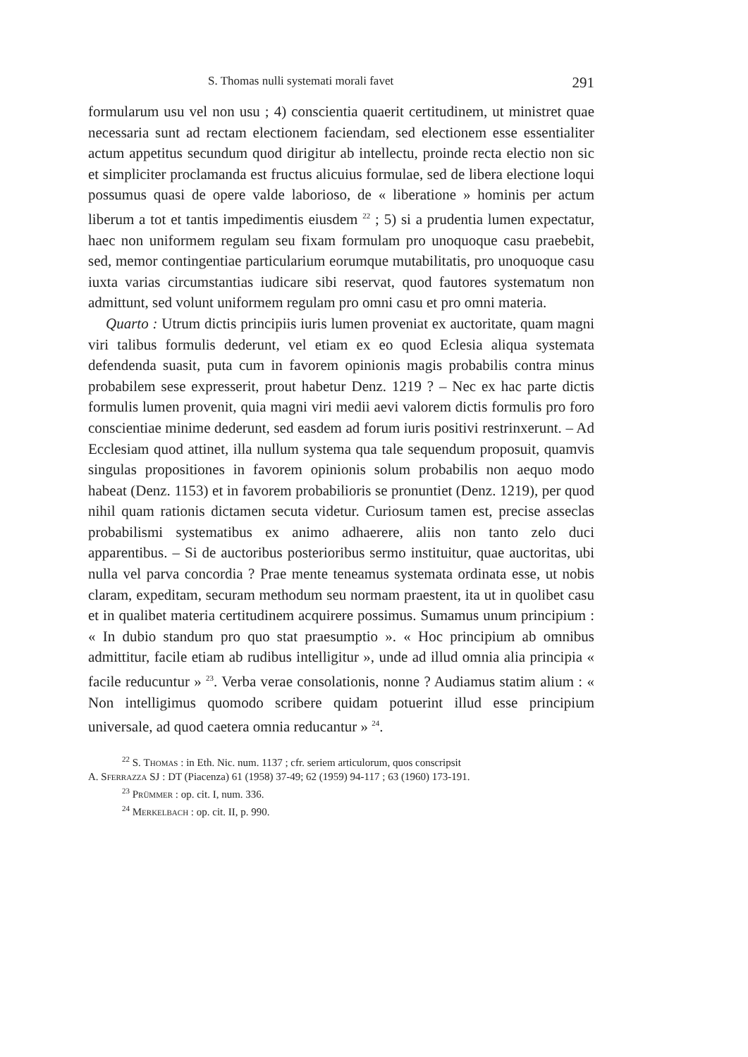S. Thomas nulli systemati morali favet 291
formularum usu vel non usu ; 4) conscientia quaerit certitudinem, ut ministret quae necessaria sunt ad rectam electionem faciendam, sed electionem esse essentialiter actum appetitus secundum quod dirigitur ab intellectu, proinde recta electio non sic et simpliciter proclamanda est fructus alicuius formulae, sed de libera electione loqui possumus quasi de opere valde laborioso, de « liberatione » hominis per actum liberum a tot et tantis impedimentis eiusdem <sup>22</sup> ; 5) si a prudentia lumen expectatur, haec non uniformem regulam seu fixam formulam pro unoquoque casu praebebit, sed, memor contingentiae particularium eorumque mutabilitatis, pro unoquoque casu iuxta varias circumstantias iudicare sibi reservat, quod fautores systematum non admittunt, sed volunt uniformem regulam pro omni casu et pro omni materia.
Quarto : Utrum dictis principiis iuris lumen proveniat ex auctoritate, quam magni viri talibus formulis dederunt, vel etiam ex eo quod Eclesia aliqua systemata defendenda suasit, puta cum in favorem opinionis magis probabilis contra minus probabilem sese expresserit, prout habetur Denz. 1219 ? – Nec ex hac parte dictis formulis lumen provenit, quia magni viri medii aevi valorem dictis formulis pro foro conscientiae minime dederunt, sed easdem ad forum iuris positivi restrinxerunt. – Ad Ecclesiam quod attinet, illa nullum systema qua tale sequendum proposuit, quamvis singulas propositiones in favorem opinionis solum probabilis non aequo modo habeat (Denz. 1153) et in favorem probabilioris se pronuntiet (Denz. 1219), per quod nihil quam rationis dictamen secuta videtur. Curiosum tamen est, precise asseclas probabilismi systematibus ex animo adhaerere, aliis non tanto zelo duci apparentibus. – Si de auctoribus posterioribus sermo instituitur, quae auctoritas, ubi nulla vel parva concordia ? Prae mente teneamus systemata ordinata esse, ut nobis claram, expeditam, securam methodum seu normam praestent, ita ut in quolibet casu et in qualibet materia certitudinem acquirere possimus. Sumamus unum principium : « In dubio standum pro quo stat praesumptio ». « Hoc principium ab omnibus admittitur, facile etiam ab rudibus intelligitur », unde ad illud omnia alia principia « facile reducuntur » <sup>23</sup>. Verba verae consolationis, nonne ? Audiamus statim alium : « Non intelligimus quomodo scribere quidam potuerint illud esse principium universale, ad quod caetera omnia reducantur » <sup>24</sup>.
<sup>22</sup> S. Thomas : in Eth. Nic. num. 1137 ; cfr. seriem articulorum, quos conscripsit
A. Sferrazza SJ : DT (Piacenza) 61 (1958) 37-49; 62 (1959) 94-117 ; 63 (1960) 173-191.
<sup>23</sup> Prümmer : op. cit. I, num. 336.
<sup>24</sup> Merkelbach : op. cit. II, p. 990.